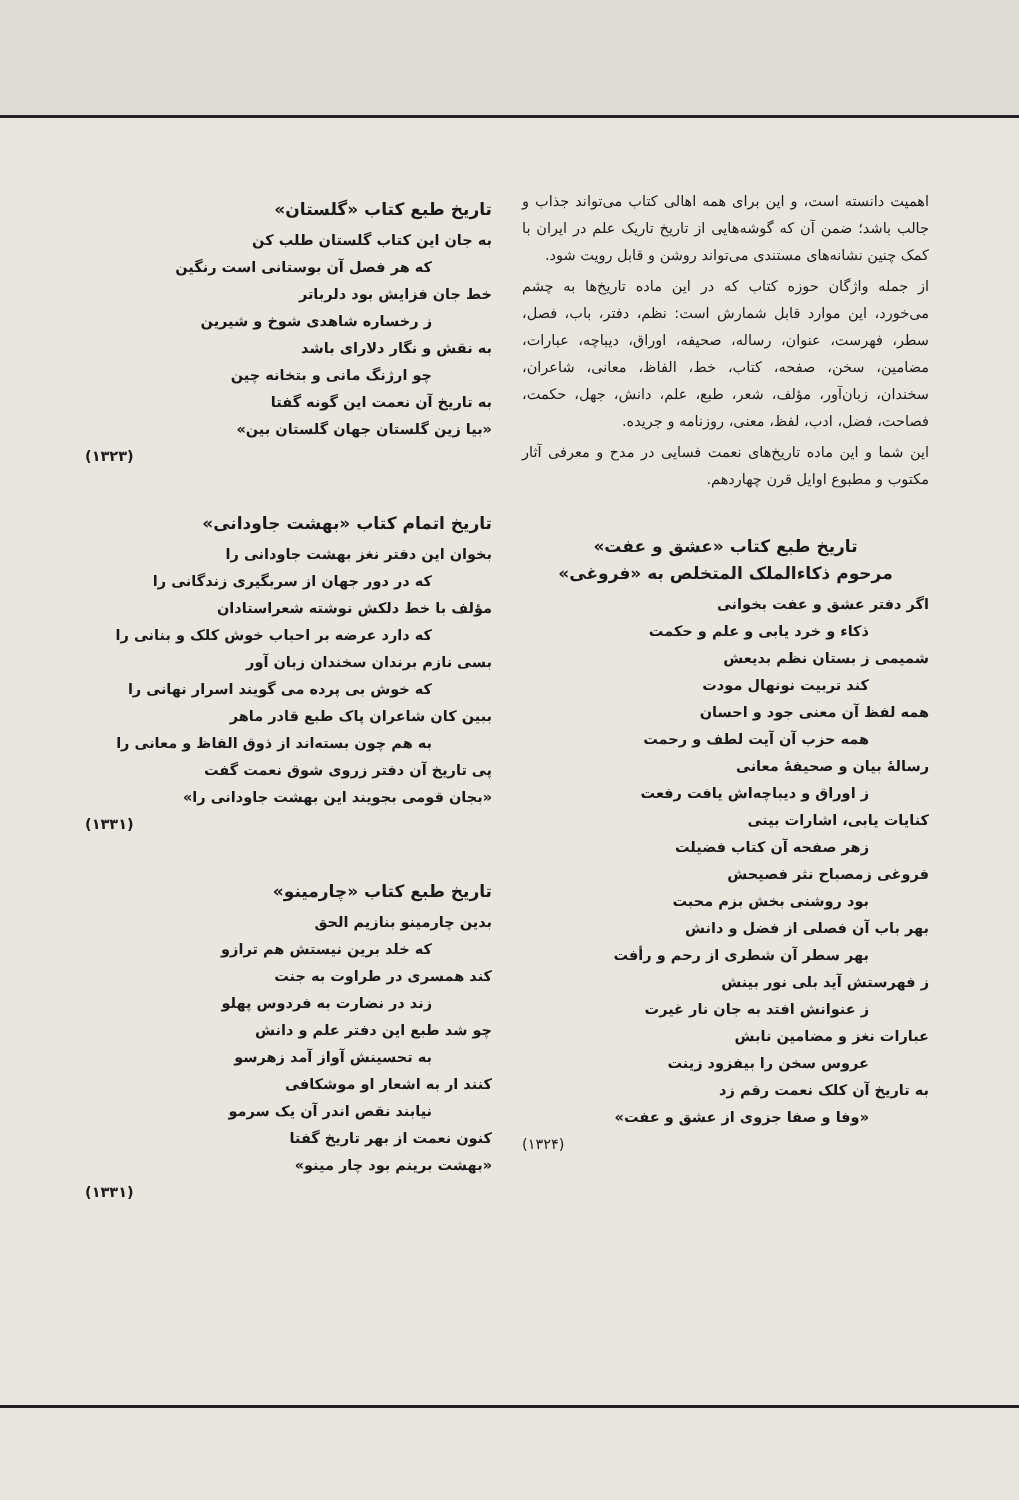اهمیت دانسته است، و این برای همه اهالی کتاب می‌تواند جذاب و جالب باشد؛ ضمن آن که گوشه‌هایی از تاریخ تاریک علم در ایران با کمک چنین نشانه‌های مستندی می‌تواند روشن و قابل رویت شود.
از جمله واژگان حوزه کتاب که در این ماده تاریخ‌ها به چشم می‌خورد، این موارد قابل شمارش است: نظم، دفتر، باب، فصل، سطر، فهرست، عنوان، رساله، صحیفه، اوراق، دیباچه، عبارات، مضامین، سخن، صفحه، کتاب، خط، الفاظ، معانی، شاعران، سخندان، زبان‌آور، مؤلف، شعر، طبع، علم، دانش، جهل، حکمت، فصاحت، فضل، ادب، لفظ، معنی، روزنامه و جریده.
این شما و این ماده تاریخ‌های نعمت فسایی در مدح و معرفی آثار مکتوب و مطبوع اوایل قرن چهاردهم.
تاریخ طبع کتاب «عشق و عفت»
مرحوم ذکاءالملک المتخلص به «فروغی»
اگر دفتر عشق و عفت بخوانی
ذکاء و خرد یابی و علم و حکمت
شمیمی ز بستان نظم بدیعش
کند تربیت نونهال مودت
همه لفظ آن معنی جود و احسان
همه حزب آن آیت لطف و رحمت
رسالهٔ بیان و صحیفهٔ معانی
ز اوراق و دیباچه‌اش یافت رفعت
کنایات یابی، اشارات بینی
زهر صفحه آن کتاب فضیلت
فروغی زمصباح نثر فصیحش
بود روشنی بخش بزم محبت
بهر باب آن فصلی از فضل و دانش
بهر سطر آن شطری از رحم و رأفت
ز فهرستش آید بلی نور بینش
ز عنوانش افتد به جان نار غیرت
عبارات نغز و مضامین نابش
عروس سخن را بیفزود زینت
به تاریخ آن کلک نعمت رقم زد
«وفا و صفا جزوی از عشق و عفت»
(۱۳۲۴)
تاریخ طبع کتاب «گلستان»
به جان این کتاب گلستان طلب کن
که هر فصل آن بوستانی است رنگین
خط جان فزایش بود دلرباتر
ز رخساره شاهدی شوخ و شیرین
به نقش و نگار دلارای باشد
چو ارژنگ مانی و بتخانه چین
به تاریخ آن نعمت این گونه گفتا
«بیا زین گلستان جهان گلستان بین»
(۱۳۲۳)
تاریخ اتمام کتاب «بهشت جاودانی»
بخوان این دفتر نغز بهشت جاودانی را
که در دور جهان از سربگیری زندگانی را
مؤلف با خط دلکش نوشته شعراستادان
که دارد عرضه بر احباب خوش کلک و بنانی را
بسی نازم برندان سخندان زبان آور
که خوش بی پرده می گویند اسرار نهانی را
ببین کان شاعران پاک طبع قادر ماهر
به هم چون بسته‌اند از ذوق الفاظ و معانی را
پی تاریخ آن دفتر زروی شوق نعمت گفت
«بجان قومی بجویند این بهشت جاودانی را»
(۱۳۳۱)
تاریخ طبع کتاب «چارمینو»
بدین چارمینو بنازیم الحق
که خلد برین نیستش هم ترازو
کند همسری در طراوت به جنت
زند در نضارت به فردوس پهلو
چو شد طبع این دفتر علم و دانش
به تحسینش آواز آمد زهرسو
کنند ار به اشعار او موشکافی
نیابند نقص اندر آن یک سرمو
کنون نعمت از بهر تاریخ گفتا
«بهشت برینم بود چار مینو»
(۱۳۳۱)